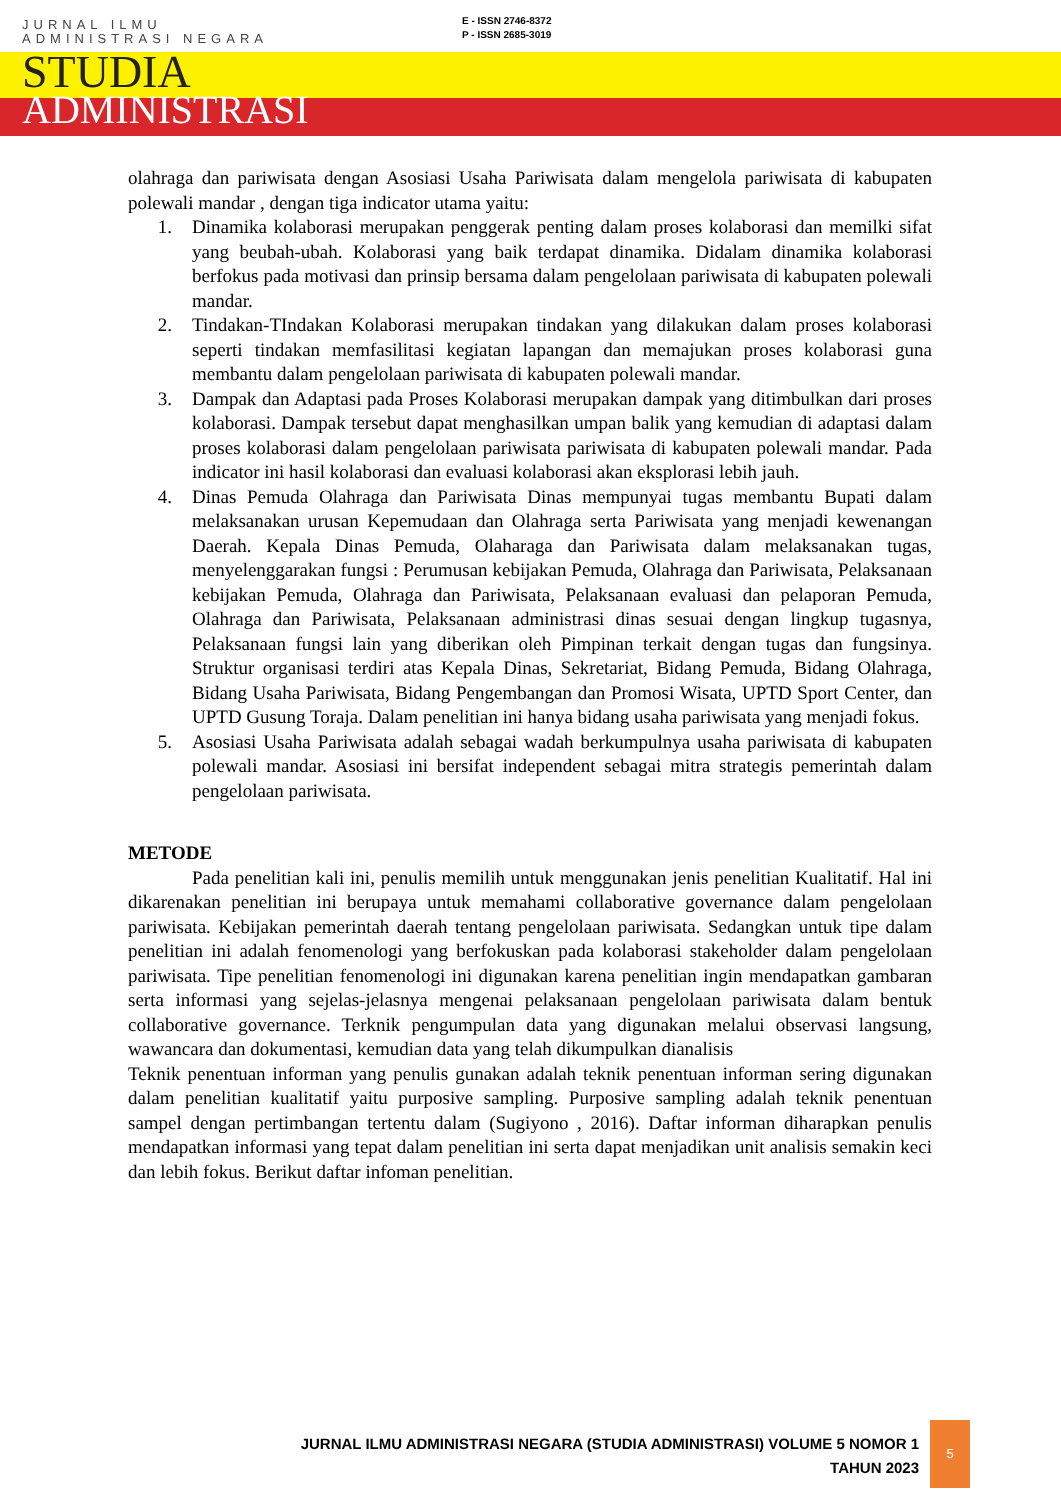JURNAL ILMU
ADMINISTRASI NEGARA
STUDIA
ADMINISTRASI
E - ISSN 2746-8372
P - ISSN 2685-3019
olahraga dan pariwisata dengan Asosiasi Usaha Pariwisata dalam mengelola pariwisata di kabupaten polewali mandar , dengan tiga indicator utama yaitu:
1. Dinamika kolaborasi merupakan penggerak penting dalam proses kolaborasi dan memilki sifat yang beubah-ubah. Kolaborasi yang baik terdapat dinamika. Didalam dinamika kolaborasi berfokus pada motivasi dan prinsip bersama dalam pengelolaan pariwisata di kabupaten polewali mandar.
2. Tindakan-TIndakan Kolaborasi merupakan tindakan yang dilakukan dalam proses kolaborasi seperti tindakan memfasilitasi kegiatan lapangan dan memajukan proses kolaborasi guna membantu dalam pengelolaan pariwisata di kabupaten polewali mandar.
3. Dampak dan Adaptasi pada Proses Kolaborasi merupakan dampak yang ditimbulkan dari proses kolaborasi. Dampak tersebut dapat menghasilkan umpan balik yang kemudian di adaptasi dalam proses kolaborasi dalam pengelolaan pariwisata pariwisata di kabupaten polewali mandar. Pada indicator ini hasil kolaborasi dan evaluasi kolaborasi akan eksplorasi lebih jauh.
4. Dinas Pemuda Olahraga dan Pariwisata Dinas mempunyai tugas membantu Bupati dalam melaksanakan urusan Kepemudaan dan Olahraga serta Pariwisata yang menjadi kewenangan Daerah. Kepala Dinas Pemuda, Olaharaga dan Pariwisata dalam melaksanakan tugas, menyelenggarakan fungsi : Perumusan kebijakan Pemuda, Olahraga dan Pariwisata, Pelaksanaan kebijakan Pemuda, Olahraga dan Pariwisata, Pelaksanaan evaluasi dan pelaporan Pemuda, Olahraga dan Pariwisata, Pelaksanaan administrasi dinas sesuai dengan lingkup tugasnya, Pelaksanaan fungsi lain yang diberikan oleh Pimpinan terkait dengan tugas dan fungsinya. Struktur organisasi terdiri atas Kepala Dinas, Sekretariat, Bidang Pemuda, Bidang Olahraga, Bidang Usaha Pariwisata, Bidang Pengembangan dan Promosi Wisata, UPTD Sport Center, dan UPTD Gusung Toraja. Dalam penelitian ini hanya bidang usaha pariwisata yang menjadi fokus.
5. Asosiasi Usaha Pariwisata adalah sebagai wadah berkumpulnya usaha pariwisata di kabupaten polewali mandar. Asosiasi ini bersifat independent sebagai mitra strategis pemerintah dalam pengelolaan pariwisata.
METODE
Pada penelitian kali ini, penulis memilih untuk menggunakan jenis penelitian Kualitatif. Hal ini dikarenakan penelitian ini berupaya untuk memahami collaborative governance dalam pengelolaan pariwisata. Kebijakan pemerintah daerah tentang pengelolaan pariwisata. Sedangkan untuk tipe dalam penelitian ini adalah fenomenologi yang berfokuskan pada kolaborasi stakeholder dalam pengelolaan pariwisata. Tipe penelitian fenomenologi ini digunakan karena penelitian ingin mendapatkan gambaran serta informasi yang sejelas-jelasnya mengenai pelaksanaan pengelolaan pariwisata dalam bentuk collaborative governance. Terknik pengumpulan data yang digunakan melalui observasi langsung, wawancara dan dokumentasi, kemudian data yang telah dikumpulkan dianalisis
Teknik penentuan informan yang penulis gunakan adalah teknik penentuan informan sering digunakan dalam penelitian kualitatif yaitu purposive sampling. Purposive sampling adalah teknik penentuan sampel dengan pertimbangan tertentu dalam (Sugiyono , 2016). Daftar informan diharapkan penulis mendapatkan informasi yang tepat dalam penelitian ini serta dapat menjadikan unit analisis semakin keci dan lebih fokus. Berikut daftar infoman penelitian.
JURNAL ILMU ADMINISTRASI NEGARA (STUDIA ADMINISTRASI) VOLUME 5 NOMOR 1
TAHUN 2023
5